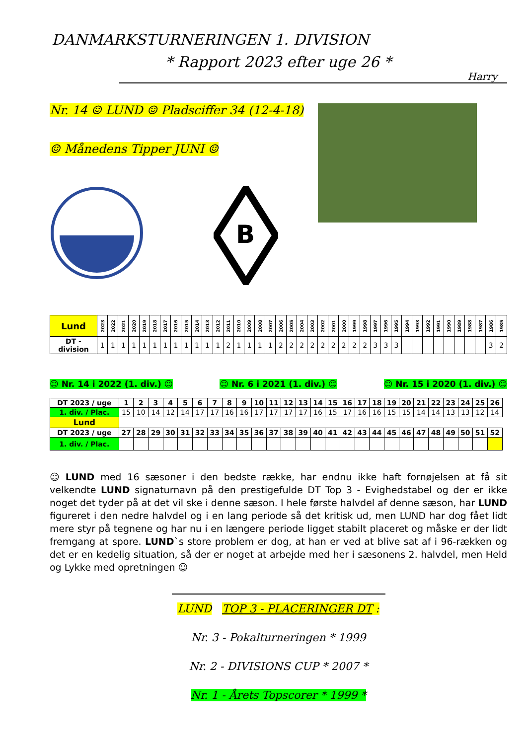DANMARKSTURNERINGEN 1. DIVISION
* Rapport 2023 efter uge 26 *
Harry
Nr. 14 ☺ LUND ☺ Pladsciffer 34 (12-4-18)
☺ Månedens Tipper JUNI ☺
B
| Lund | 2023 | 2022 | 2021 | 2020 | 2019 | 2018 | 2017 | 2016 | 2015 | 2014 | 2013 | 2012 | 2011 | 2010 | 2009 | 2008 | 2007 | 2006 | 2005 | 2004 | 2003 | 2002 | 2001 | 2000 | 1999 | 1998 | 1997 | 1996 | 1995 | 1994 | 1993 | 1992 | 1991 | 1990 | 1989 | 1988 | 1987 | 1986 | 1985 |
| --- | --- | --- | --- | --- | --- | --- | --- | --- | --- | --- | --- | --- | --- | --- | --- | --- | --- | --- | --- | --- | --- | --- | --- | --- | --- | --- | --- | --- | --- | --- | --- | --- | --- | --- | --- | --- | --- | --- | --- |
| DT - division | 1 | 1 | 1 | 1 | 1 | 1 | 1 | 1 | 1 | 1 | 1 | 1 | 2 | 1 | 1 | 1 | 1 | 2 | 2 | 2 | 2 | 2 | 2 | 2 | 2 | 2 | 3 | 3 | 3 | | | | | | | | | 3 | 2 |
☺ Nr. 14 i 2022 (1. div.) ☺ ☺ Nr. 6 i 2021 (1. div.) ☺ ☺ Nr. 15 i 2020 (1. div.) ☺
| DT 2023 / uge | 1 | 2 | 3 | 4 | 5 | 6 | 7 | 8 | 9 | 10 | 11 | 12 | 13 | 14 | 15 | 16 | 17 | 18 | 19 | 20 | 21 | 22 | 23 | 24 | 25 | 26 |
| --- | --- | --- | --- | --- | --- | --- | --- | --- | --- | --- | --- | --- | --- | --- | --- | --- | --- | --- | --- | --- | --- | --- | --- | --- | --- | --- |
| 1. div. / Plac. | 15 | 10 | 14 | 12 | 14 | 17 | 17 | 16 | 16 | 17 | 17 | 17 | 17 | 16 | 15 | 17 | 16 | 16 | 15 | 15 | 14 | 14 | 13 | 13 | 12 | 14 |
| Lund | | | | | | | | | | | | | | | | | | | | | | | | | | |
| DT 2023 / uge | 27 | 28 | 29 | 30 | 31 | 32 | 33 | 34 | 35 | 36 | 37 | 38 | 39 | 40 | 41 | 42 | 43 | 44 | 45 | 46 | 47 | 48 | 49 | 50 | 51 | 52 |
| 1. div. / Plac. | | | | | | | | | | | | | | | | | | | | | | | | | | |
☺ LUND med 16 sæsoner i den bedste række, har endnu ikke haft fornøjelsen at få sit velkendte LUND signaturnavn på den prestigefulde DT Top 3 - Evighedstabel og der er ikke noget det tyder på at det vil ske i denne sæson. I hele første halvdel af denne sæson, har LUND figureret i den nedre halvdel og i en lang periode så det kritisk ud, men LUND har dog fået lidt mere styr på tegnene og har nu i en længere periode ligget stabilt placeret og måske er der lidt fremgang at spore. LUND`s store problem er dog, at han er ved at blive sat af i 96-rækken og det er en kedelig situation, så der er noget at arbejde med her i sæsonens 2. halvdel, men Held og Lykke med opretningen ☺
LUND TOP 3 - PLACERINGER DT :
Nr. 3 - Pokalturneringen * 1999
Nr. 2 - DIVISIONS CUP * 2007 *
Nr. 1 - Årets Topscorer * 1999 *